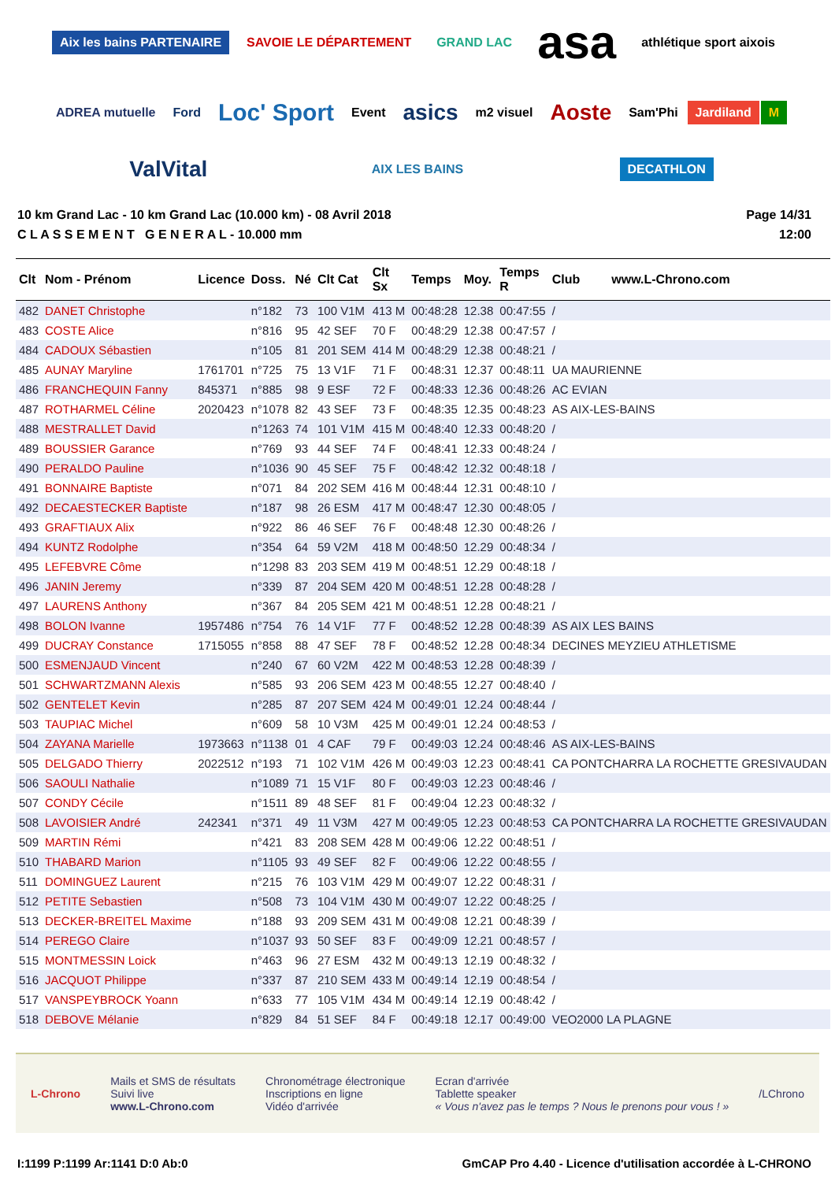Aix les bains PARTENAIRE SAVOIE LE DÉPARTEMENT GRAND LAC asa athlétique sport aixois ADREA mutuelle Ford Loc' Sport Event asics m2 visuel Aoste Sam'Phi Jardiland M ValVital AIX LES BAINS DECATHLON
10 km Grand Lac - 10 km Grand Lac (10.000 km) - 08 Avril 2018
C L A S S E M E N T G E N E R A L - 10.000 mm
Page 14/31
12:00
| Clt | Nom - Prénom | Licence | Doss. | Né | Clt Cat | Clt Sx | Temps | Moy. | Temps R | Club www.L-Chrono.com |
| --- | --- | --- | --- | --- | --- | --- | --- | --- | --- | --- |
| 482 | DANET Christophe | | n°182 | 73 | 100 V1M | 413 M | 00:48:28 | 12.38 | 00:47:55 | / |
| 483 | COSTE Alice | | n°816 | 95 | 42 SEF | 70 F | 00:48:29 | 12.38 | 00:47:57 | / |
| 484 | CADOUX Sébastien | | n°105 | 81 | 201 SEM | 414 M | 00:48:29 | 12.38 | 00:48:21 | / |
| 485 | AUNAY Maryline | 1761701 | n°725 | 75 | 13 V1F | 71 F | 00:48:31 | 12.37 | 00:48:11 | UA MAURIENNE |
| 486 | FRANCHEQUIN Fanny | 845371 | n°885 | 98 | 9 ESF | 72 F | 00:48:33 | 12.36 | 00:48:26 | AC EVIAN |
| 487 | ROTHARMEL Céline | 2020423 | n°1078 | 82 | 43 SEF | 73 F | 00:48:35 | 12.35 | 00:48:23 | AS AIX-LES-BAINS |
| 488 | MESTRALLET David | | n°1263 | 74 | 101 V1M | 415 M | 00:48:40 | 12.33 | 00:48:20 | / |
| 489 | BOUSSIER Garance | | n°769 | 93 | 44 SEF | 74 F | 00:48:41 | 12.33 | 00:48:24 | / |
| 490 | PERALDO Pauline | | n°1036 | 90 | 45 SEF | 75 F | 00:48:42 | 12.32 | 00:48:18 | / |
| 491 | BONNAIRE Baptiste | | n°071 | 84 | 202 SEM | 416 M | 00:48:44 | 12.31 | 00:48:10 | / |
| 492 | DECAESTECKER Baptiste | | n°187 | 98 | 26 ESM | 417 M | 00:48:47 | 12.30 | 00:48:05 | / |
| 493 | GRAFTIAUX Alix | | n°922 | 86 | 46 SEF | 76 F | 00:48:48 | 12.30 | 00:48:26 | / |
| 494 | KUNTZ Rodolphe | | n°354 | 64 | 59 V2M | 418 M | 00:48:50 | 12.29 | 00:48:34 | / |
| 495 | LEFEBVRE Côme | | n°1298 | 83 | 203 SEM | 419 M | 00:48:51 | 12.29 | 00:48:18 | / |
| 496 | JANIN Jeremy | | n°339 | 87 | 204 SEM | 420 M | 00:48:51 | 12.28 | 00:48:28 | / |
| 497 | LAURENS Anthony | | n°367 | 84 | 205 SEM | 421 M | 00:48:51 | 12.28 | 00:48:21 | / |
| 498 | BOLON Ivanne | 1957486 | n°754 | 76 | 14 V1F | 77 F | 00:48:52 | 12.28 | 00:48:39 | AS AIX LES BAINS |
| 499 | DUCRAY Constance | 1715055 | n°858 | 88 | 47 SEF | 78 F | 00:48:52 | 12.28 | 00:48:34 | DECINES MEYZIEU ATHLETISME |
| 500 | ESMENJAUD Vincent | | n°240 | 67 | 60 V2M | 422 M | 00:48:53 | 12.28 | 00:48:39 | / |
| 501 | SCHWARTZMANN Alexis | | n°585 | 93 | 206 SEM | 423 M | 00:48:55 | 12.27 | 00:48:40 | / |
| 502 | GENTELET Kevin | | n°285 | 87 | 207 SEM | 424 M | 00:49:01 | 12.24 | 00:48:44 | / |
| 503 | TAUPIAC Michel | | n°609 | 58 | 10 V3M | 425 M | 00:49:01 | 12.24 | 00:48:53 | / |
| 504 | ZAYANA Marielle | 1973663 | n°1138 | 01 | 4 CAF | 79 F | 00:49:03 | 12.24 | 00:48:46 | AS AIX-LES-BAINS |
| 505 | DELGADO Thierry | 2022512 | n°193 | 71 | 102 V1M | 426 M | 00:49:03 | 12.23 | 00:48:41 | CA PONTCHARRA LA ROCHETTE GRESIVAUDAN |
| 506 | SAOULI Nathalie | | n°1089 | 71 | 15 V1F | 80 F | 00:49:03 | 12.23 | 00:48:46 | / |
| 507 | CONDY Cécile | | n°1511 | 89 | 48 SEF | 81 F | 00:49:04 | 12.23 | 00:48:32 | / |
| 508 | LAVOISIER André | 242341 | n°371 | 49 | 11 V3M | 427 M | 00:49:05 | 12.23 | 00:48:53 | CA PONTCHARRA LA ROCHETTE GRESIVAUDAN |
| 509 | MARTIN Rémi | | n°421 | 83 | 208 SEM | 428 M | 00:49:06 | 12.22 | 00:48:51 | / |
| 510 | THABARD Marion | | n°1105 | 93 | 49 SEF | 82 F | 00:49:06 | 12.22 | 00:48:55 | / |
| 511 | DOMINGUEZ Laurent | | n°215 | 76 | 103 V1M | 429 M | 00:49:07 | 12.22 | 00:48:31 | / |
| 512 | PETITE Sebastien | | n°508 | 73 | 104 V1M | 430 M | 00:49:07 | 12.22 | 00:48:25 | / |
| 513 | DECKER-BREITEL Maxime | | n°188 | 93 | 209 SEM | 431 M | 00:49:08 | 12.21 | 00:48:39 | / |
| 514 | PEREGO Claire | | n°1037 | 93 | 50 SEF | 83 F | 00:49:09 | 12.21 | 00:48:57 | / |
| 515 | MONTMESSIN Loick | | n°463 | 96 | 27 ESM | 432 M | 00:49:13 | 12.19 | 00:48:32 | / |
| 516 | JACQUOT Philippe | | n°337 | 87 | 210 SEM | 433 M | 00:49:14 | 12.19 | 00:48:54 | / |
| 517 | VANSPEYBROCK Yoann | | n°633 | 77 | 105 V1M | 434 M | 00:49:14 | 12.19 | 00:48:42 | / |
| 518 | DEBOVE Mélanie | | n°829 | 84 | 51 SEF | 84 F | 00:49:18 | 12.17 | 00:49:00 | VEO2000 LA PLAGNE |
L-Chrono
Mails et SMS de résultats
Suivi live
www.L-Chrono.com
Chronométrage électronique
Inscriptions en ligne
Vidéo d'arrivée
Ecran d'arrivée
Tablette speaker
« Vous n'avez pas le temps ? Nous le prenons pour vous ! »
/LChrono
I:1199 P:1199 Ar:1141 D:0 Ab:0 GmCAP Pro 4.40 - Licence d'utilisation accordée à L-CHRONO